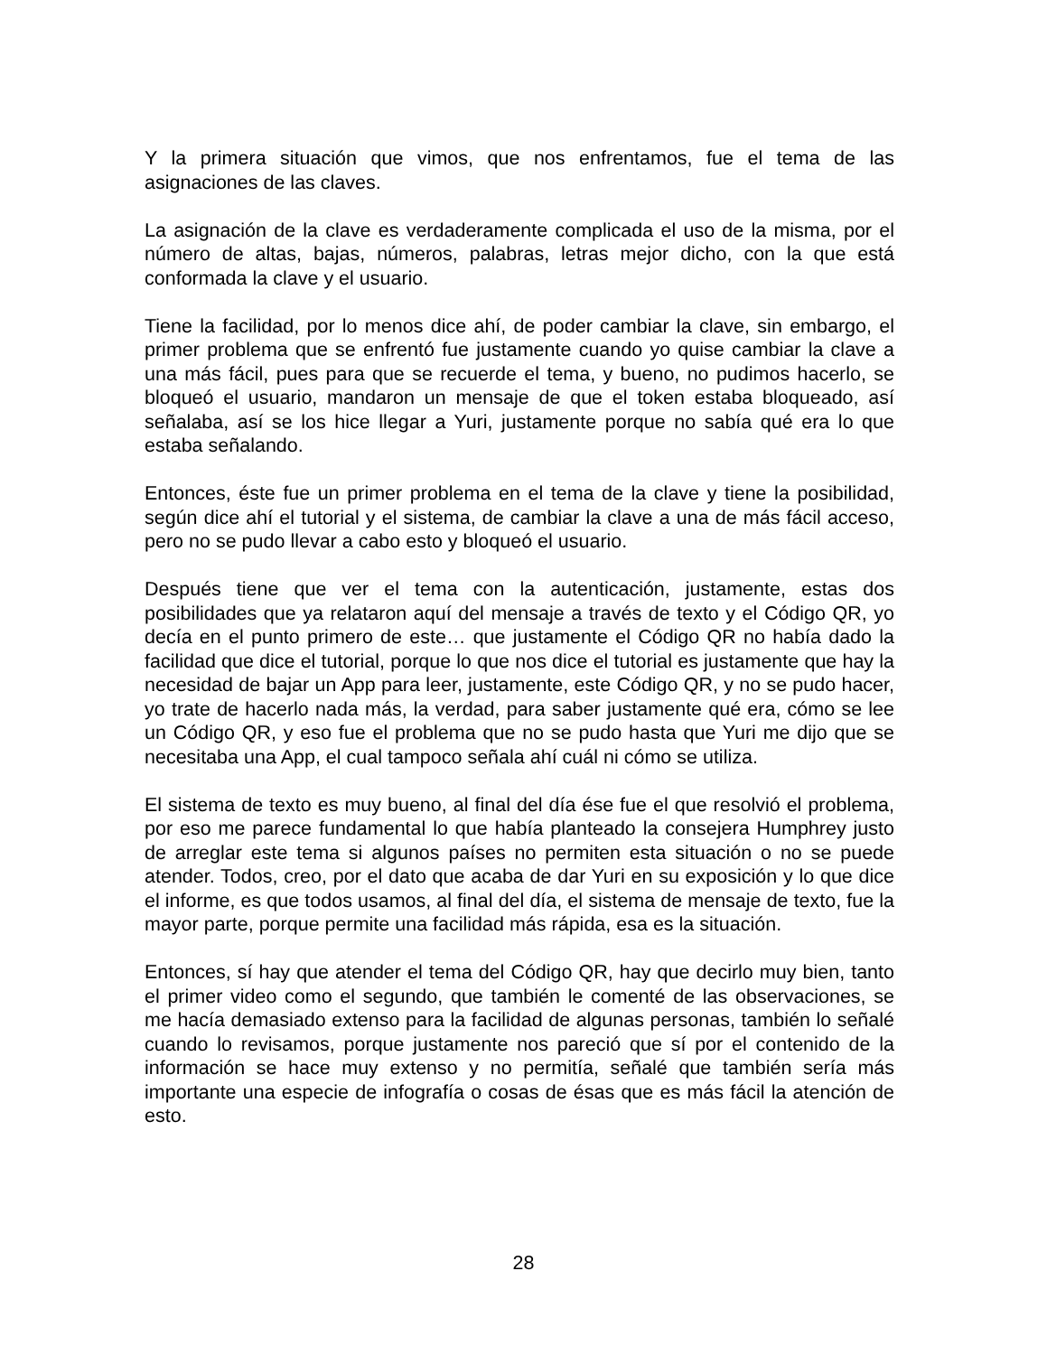Y la primera situación que vimos, que nos enfrentamos, fue el tema de las asignaciones de las claves.
La asignación de la clave es verdaderamente complicada el uso de la misma, por el número de altas, bajas, números, palabras, letras mejor dicho, con la que está conformada la clave y el usuario.
Tiene la facilidad, por lo menos dice ahí, de poder cambiar la clave, sin embargo, el primer problema que se enfrentó fue justamente cuando yo quise cambiar la clave a una más fácil, pues para que se recuerde el tema, y bueno, no pudimos hacerlo, se bloqueó el usuario, mandaron un mensaje de que el token estaba bloqueado, así señalaba, así se los hice llegar a Yuri, justamente porque no sabía qué era lo que estaba señalando.
Entonces, éste fue un primer problema en el tema de la clave y tiene la posibilidad, según dice ahí el tutorial y el sistema, de cambiar la clave a una de más fácil acceso, pero no se pudo llevar a cabo esto y bloqueó el usuario.
Después tiene que ver el tema con la autenticación, justamente, estas dos posibilidades que ya relataron aquí del mensaje a través de texto y el Código QR, yo decía en el punto primero de este… que justamente el Código QR no había dado la facilidad que dice el tutorial, porque lo que nos dice el tutorial es justamente que hay la necesidad de bajar un App para leer, justamente, este Código QR, y no se pudo hacer, yo trate de hacerlo nada más, la verdad, para saber justamente qué era, cómo se lee un Código QR, y eso fue el problema que no se pudo hasta que Yuri me dijo que se necesitaba una App, el cual tampoco señala ahí cuál ni cómo se utiliza.
El sistema de texto es muy bueno, al final del día ése fue el que resolvió el problema, por eso me parece fundamental lo que había planteado la consejera Humphrey justo de arreglar este tema si algunos países no permiten esta situación o no se puede atender. Todos, creo, por el dato que acaba de dar Yuri en su exposición y lo que dice el informe, es que todos usamos, al final del día, el sistema de mensaje de texto, fue la mayor parte, porque permite una facilidad más rápida, esa es la situación.
Entonces, sí hay que atender el tema del Código QR, hay que decirlo muy bien, tanto el primer video como el segundo, que también le comenté de las observaciones, se me hacía demasiado extenso para la facilidad de algunas personas, también lo señalé cuando lo revisamos, porque justamente nos pareció que sí por el contenido de la información se hace muy extenso y no permitía, señalé que también sería más importante una especie de infografía o cosas de ésas que es más fácil la atención de esto.
28